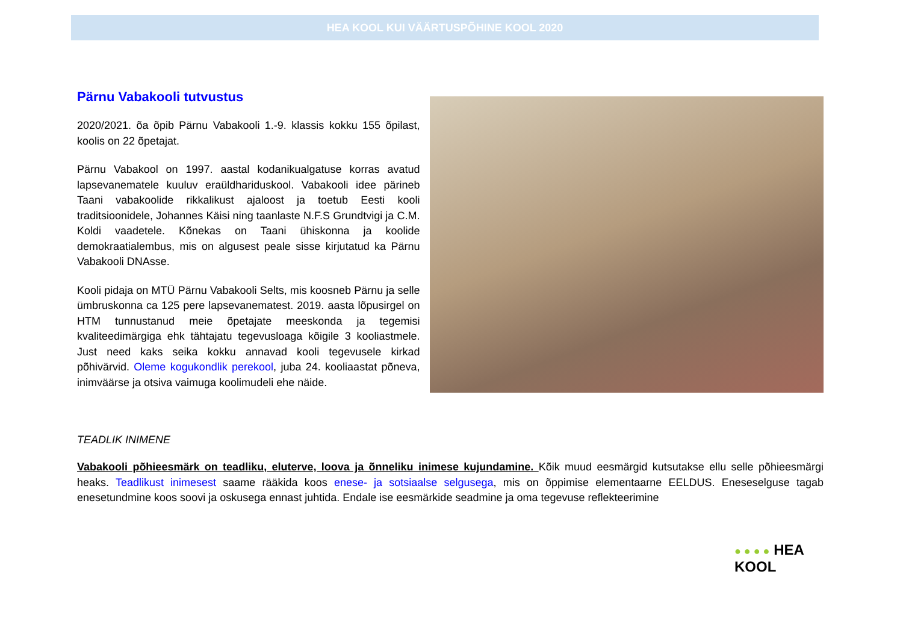HEA KOOL KUI VÄÄRTUSPÕHINE KOOL 2020
Pärnu Vabakooli tutvustus
2020/2021. õa õpib Pärnu Vabakooli 1.-9. klassis kokku 155 õpilast, koolis on 22 õpetajat.
Pärnu Vabakool on 1997. aastal kodanikualgatuse korras avatud lapsevanematele kuuluv eraüldhariduskool. Vabakooli idee pärineb Taani vabakoolide rikkalikust ajaloost ja toetub Eesti kooli traditsioonidele, Johannes Käisi ning taanlaste N.F.S Grundtvigi ja C.M. Koldi vaadetele. Kõnekas on Taani ühiskonna ja koolide demokraatialembus, mis on algusest peale sisse kirjutatud ka Pärnu Vabakooli DNAsse.
Kooli pidaja on MTÜ Pärnu Vabakooli Selts, mis koosneb Pärnu ja selle ümbruskonna ca 125 pere lapsevanematest. 2019. aasta lõpusirgel on HTM tunnustanud meie õpetajate meeskonda ja tegemisi kvaliteedimärgiga ehk tähtajatu tegevusloaga kõigile 3 kooliastmele. Just need kaks seika kokku annavad kooli tegevusele kirkad põhivärvid. Oleme kogukondlik perekool, juba 24. kooliaastat põneva, inimväärse ja otsiva vaimuga koolimudeli ehe näide.
TEADLIK INIMENE
Vabakooli põhieesmärk on teadliku, eluterve, loova ja õnneliku inimese kujundamine. Kõik muud eesmärgid kutsutakse ellu selle põhieesmärgi heaks. Teadlikust inimesest saame rääkida koos enese- ja sotsiaalse selgusega, mis on õppimise elementaarne EELDUS. Eneseselguse tagab enesetundmine koos soovi ja oskusega ennast juhtida. Endale ise eesmärkide seadmine ja oma tegevuse reflekteerimine
● ● ● ● HEA
KOOL